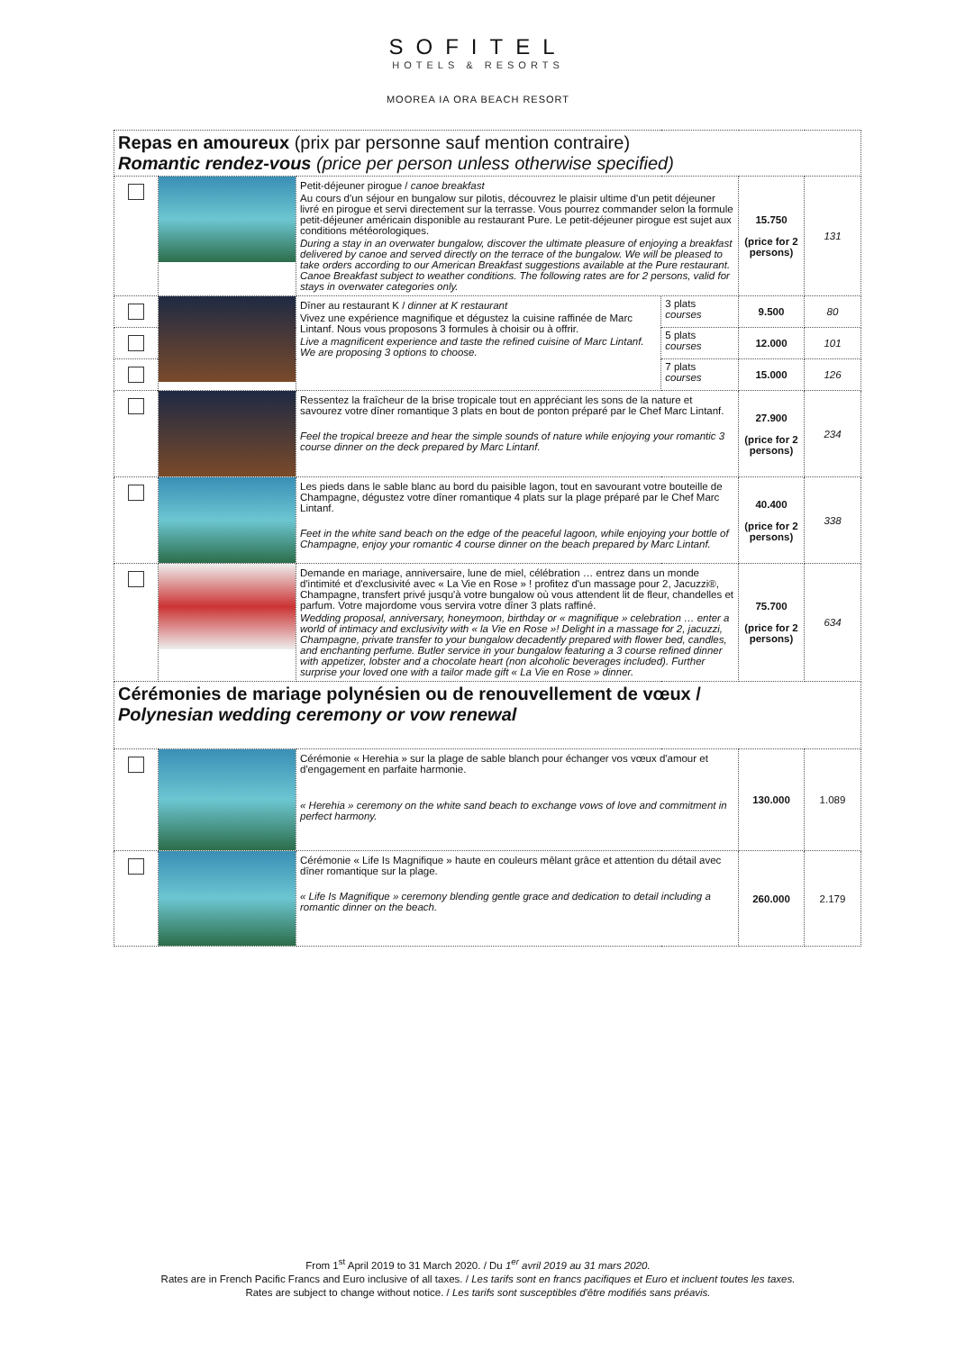SOFITEL
HOTELS & RESORTS
MOOREA IA ORA BEACH RESORT
| Repas en amoureux (prix par personne sauf mention contraire) Romantic rendez-vous (price per person unless otherwise specified) | | | | | |
| | | Petit-déjeuner pirogue / canoe breakfast Au cours d'un séjour en bungalow sur pilotis, découvrez le plaisir ultime d'un petit déjeuner livré en pirogue et servi directement sur la terrasse. Vous pourrez commander selon la formule petit-déjeuner américain disponible au restaurant Pure. Le petit-déjeuner pirogue est sujet aux conditions météorologiques. During a stay in an overwater bungalow, discover the ultimate pleasure of enjoying a breakfast delivered by canoe and served directly on the terrace of the bungalow. We will be pleased to take orders according to our American Breakfast suggestions available at the Pure restaurant. Canoe Breakfast subject to weather conditions. The following rates are for 2 persons, valid for stays in overwater categories only. | | 15.750 (price for 2 persons) | 131 |
| | | Dîner au restaurant K / dinner at K restaurant Vivez une expérience magnifique et dégustez la cuisine raffinée de Marc Lintanf. Nous vous proposons 3 formules à choisir ou à offrir. Live a magnificent experience and taste the refined cuisine of Marc Lintanf. We are proposing 3 options to choose. | 3 plats courses | 9.500 | 80 |
| | | | 5 plats courses | 12.000 | 101 |
| | | | 7 plats courses | 15.000 | 126 |
| | | Ressentez la fraîcheur de la brise tropicale tout en appréciant les sons de la nature et savourez votre dîner romantique 3 plats en bout de ponton préparé par le Chef Marc Lintanf. Feel the tropical breeze and hear the simple sounds of nature while enjoying your romantic 3 course dinner on the deck prepared by Marc Lintanf. | | 27.900 (price for 2 persons) | 234 |
| | | Les pieds dans le sable blanc au bord du paisible lagon, tout en savourant votre bouteille de Champagne, dégustez votre dîner romantique 4 plats sur la plage préparé par le Chef Marc Lintanf. Feet in the white sand beach on the edge of the peaceful lagoon, while enjoying your bottle of Champagne, enjoy your romantic 4 course dinner on the beach prepared by Marc Lintanf. | | 40.400 (price for 2 persons) | 338 |
| | | Demande en mariage, anniversaire, lune de miel, célébration … entrez dans un monde d'intimité et d'exclusivité avec « La Vie en Rose » ! profitez d'un massage pour 2, Jacuzzi®, Champagne, transfert privé jusqu'à votre bungalow où vous attendent lit de fleur, chandelles et parfum. Votre majordome vous servira votre dîner 3 plats raffiné. Wedding proposal, anniversary, honeymoon, birthday or « magnifique » celebration … enter a world of intimacy and exclusivity with « la Vie en Rose »! Delight in a massage for 2, jacuzzi, Champagne, private transfer to your bungalow decadently prepared with flower bed, candles, and enchanting perfume. Butler service in your bungalow featuring a 3 course refined dinner with appetizer, lobster and a chocolate heart (non alcoholic beverages included). Further surprise your loved one with a tailor made gift « La Vie en Rose » dinner. | | 75.700 (price for 2 persons) | 634 |
| Cérémonies de mariage polynésien ou de renouvellement de vœux / Polynesian wedding ceremony or vow renewal | | | | | |
| | | Cérémonie « Herehia » sur la plage de sable blanch pour échanger vos vœux d'amour et d'engagement en parfaite harmonie. « Herehia » ceremony on the white sand beach to exchange vows of love and commitment in perfect harmony. | | 130.000 | 1.089 |
| | | Cérémonie « Life Is Magnifique » haute en couleurs mêlant grâce et attention du détail avec dîner romantique sur la plage. « Life Is Magnifique » ceremony blending gentle grace and dedication to detail including a romantic dinner on the beach. | | 260.000 | 2.179 |
From 1<sup>st</sup> April 2019 to 31 March 2020. / Du 1<sup>er</sup> avril 2019 au 31 mars 2020.
Rates are in French Pacific Francs and Euro inclusive of all taxes. / Les tarifs sont en francs pacifiques et Euro et incluent toutes les taxes.
Rates are subject to change without notice. / Les tarifs sont susceptibles d'être modifiés sans préavis.